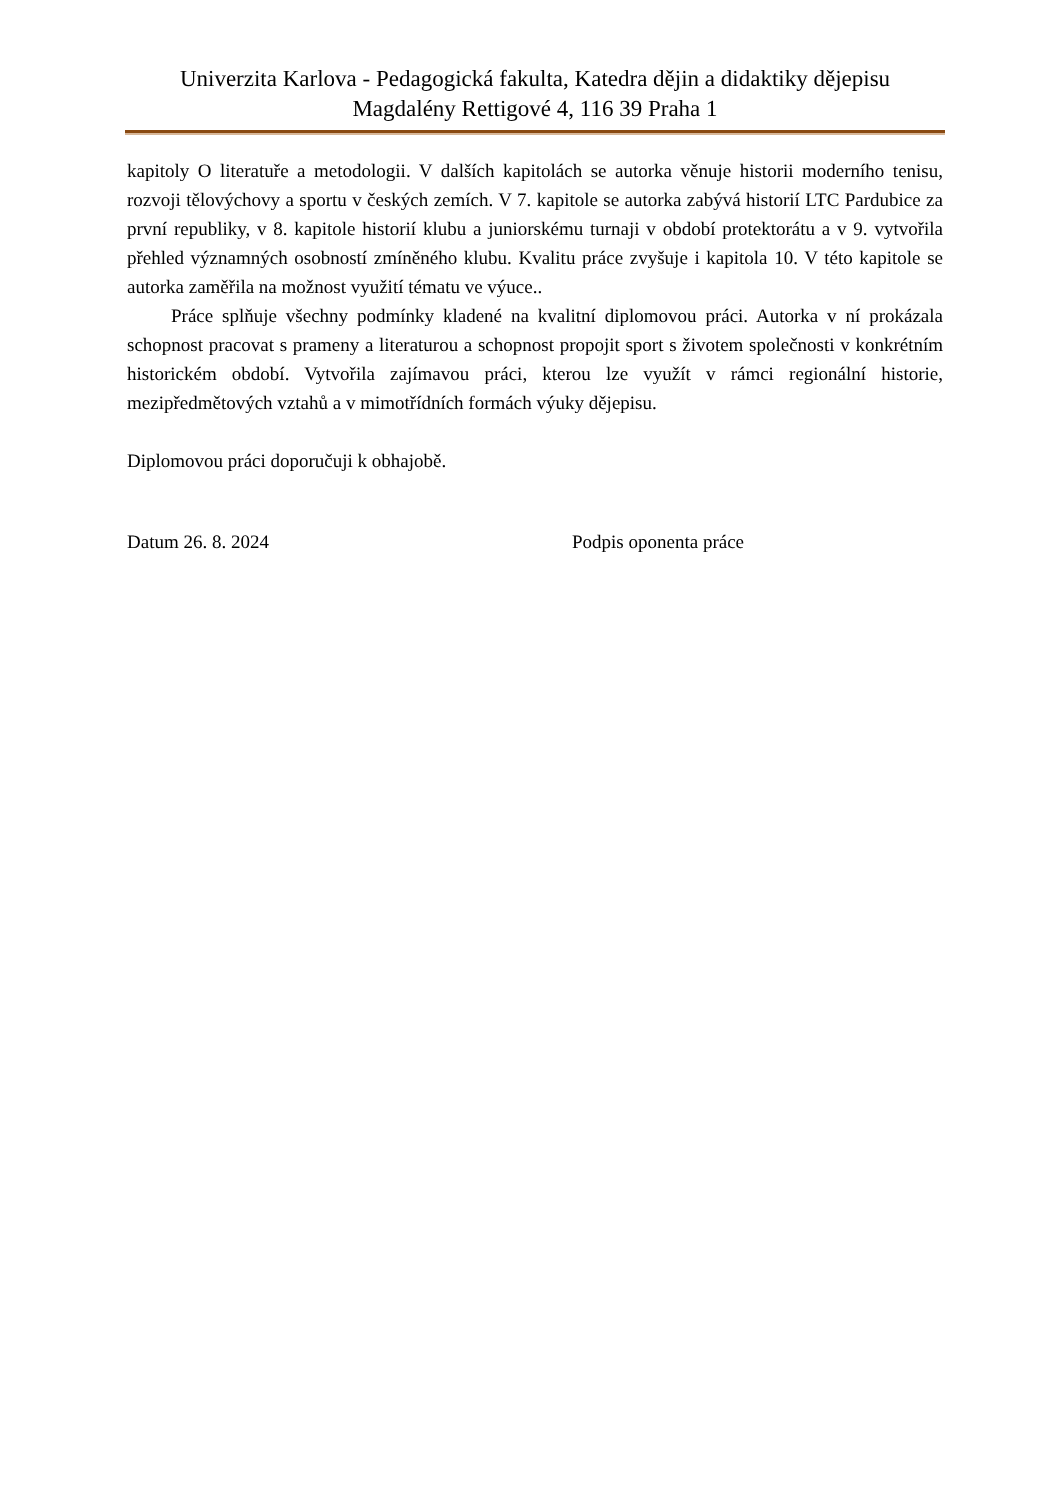Univerzita Karlova - Pedagogická fakulta, Katedra dějin a didaktiky dějepisu
Magdalény Rettigové 4, 116 39 Praha 1
kapitoly O literatuře a metodologii. V dalších kapitolách se autorka věnuje historii moderního tenisu, rozvoji tělovýchovy a sportu v českých zemích. V 7. kapitole se autorka zabývá historií LTC Pardubice za první republiky, v 8. kapitole historií klubu a juniorskému turnaji v období protektorátu a v 9. vytvořila přehled významných osobností zmíněného klubu. Kvalitu práce zvyšuje i kapitola 10. V této kapitole se autorka zaměřila na možnost využití tématu ve výuce..
Práce splňuje všechny podmínky kladené na kvalitní diplomovou práci. Autorka v ní prokázala schopnost pracovat s prameny a literaturou a schopnost propojit sport s životem společnosti v konkrétním historickém období. Vytvořila zajímavou práci, kterou lze využít v rámci regionální historie, mezipředmětových vztahů a v mimotřídních formách výuky dějepisu.
Diplomovou práci doporučuji k obhajobě.
Datum 26. 8. 2024 Podpis oponenta práce